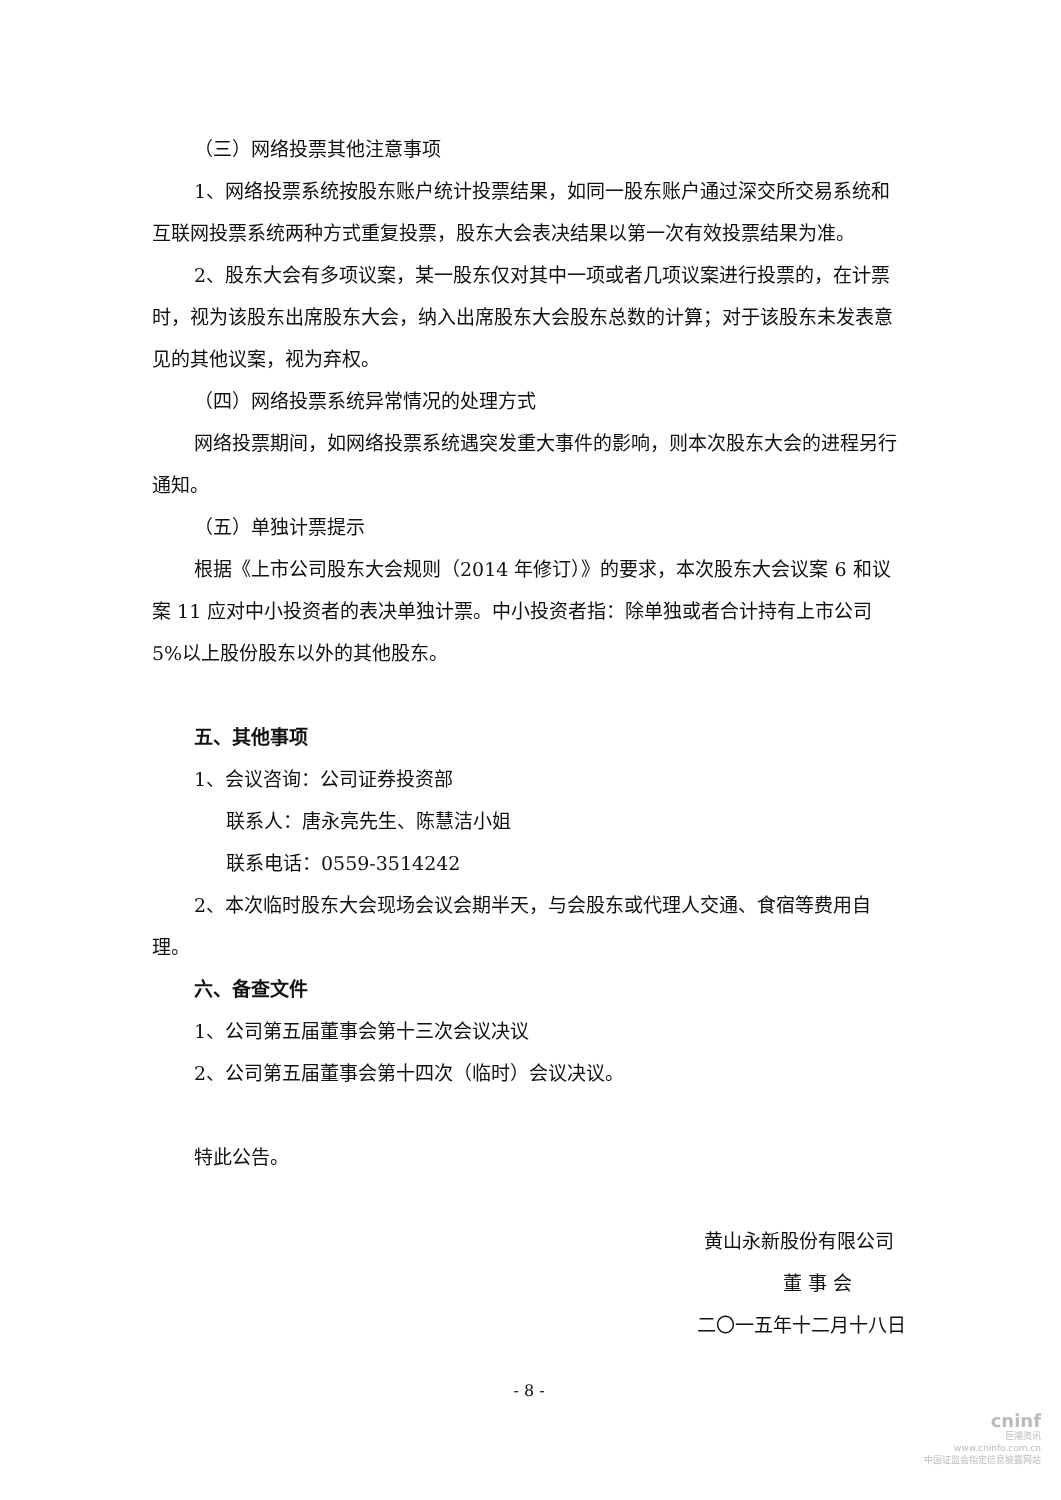（三）网络投票其他注意事项
1、网络投票系统按股东账户统计投票结果，如同一股东账户通过深交所交易系统和互联网投票系统两种方式重复投票，股东大会表决结果以第一次有效投票结果为准。
2、股东大会有多项议案，某一股东仅对其中一项或者几项议案进行投票的，在计票时，视为该股东出席股东大会，纳入出席股东大会股东总数的计算；对于该股东未发表意见的其他议案，视为弃权。
（四）网络投票系统异常情况的处理方式
网络投票期间，如网络投票系统遇突发重大事件的影响，则本次股东大会的进程另行通知。
（五）单独计票提示
根据《上市公司股东大会规则（2014 年修订）》的要求，本次股东大会议案 6 和议案 11 应对中小投资者的表决单独计票。中小投资者指：除单独或者合计持有上市公司 5%以上股份股东以外的其他股东。
五、其他事项
1、会议咨询：公司证券投资部
联系人：唐永亮先生、陈慧洁小姐
联系电话：0559-3514242
2、本次临时股东大会现场会议会期半天，与会股东或代理人交通、食宿等费用自理。
六、备查文件
1、公司第五届董事会第十三次会议决议
2、公司第五届董事会第十四次（临时）会议决议。
特此公告。
黄山永新股份有限公司
董 事 会
二〇一五年十二月十八日
- 8 -
cninf
巨潮资讯
www.cninfo.com.cn
中国证监会指定信息披露网站